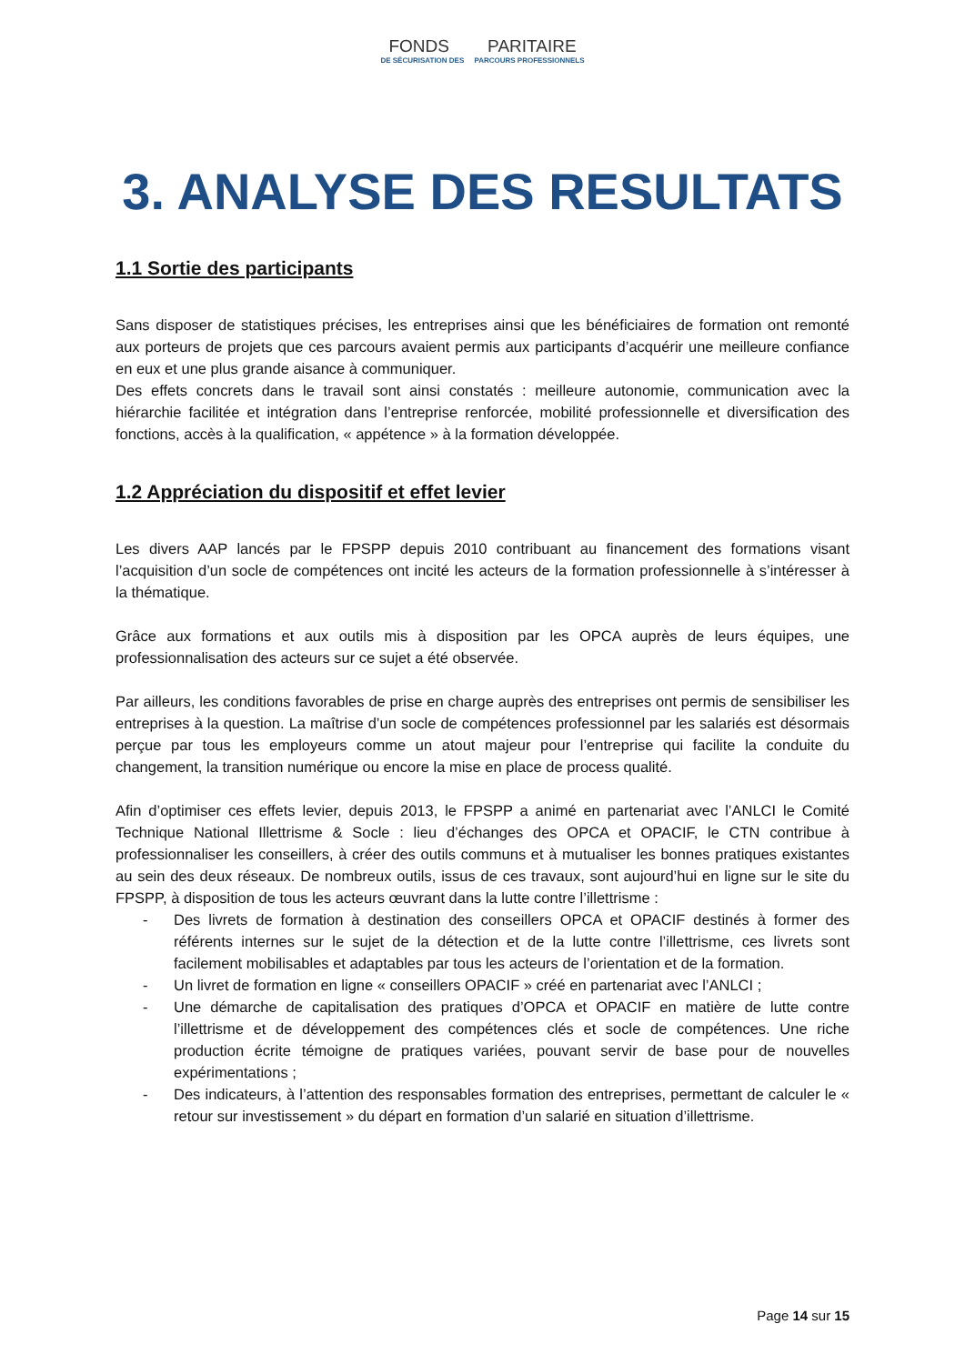FONDS PARITAIRE
DE SÉCURISATION DES PARCOURS PROFESSIONNELS
3. ANALYSE DES RESULTATS
1.1 Sortie des participants
Sans disposer de statistiques précises, les entreprises ainsi que les bénéficiaires de formation ont remonté aux porteurs de projets que ces parcours avaient permis aux participants d’acquérir une meilleure confiance en eux et une plus grande aisance à communiquer.
Des effets concrets dans le travail sont ainsi constatés : meilleure autonomie, communication avec la hiérarchie facilitée et intégration dans l’entreprise renforcée, mobilité professionnelle et diversification des fonctions, accès à la qualification, « appétence » à la formation développée.
1.2 Appréciation du dispositif et effet levier
Les divers AAP lancés par le FPSPP depuis 2010 contribuant au financement des formations visant l’acquisition d’un socle de compétences ont incité les acteurs de la formation professionnelle à s’intéresser à la thématique.
Grâce aux formations et aux outils mis à disposition par les OPCA auprès de leurs équipes, une professionnalisation des acteurs sur ce sujet a été observée.
Par ailleurs, les conditions favorables de prise en charge auprès des entreprises ont permis de sensibiliser les entreprises à la question. La maîtrise d’un socle de compétences professionnel par les salariés est désormais perçue par tous les employeurs comme un atout majeur pour l’entreprise qui facilite la conduite du changement, la transition numérique ou encore la mise en place de process qualité.
Afin d’optimiser ces effets levier, depuis 2013, le FPSPP a animé en partenariat avec l’ANLCI le Comité Technique National Illettrisme & Socle : lieu d’échanges des OPCA et OPACIF, le CTN contribue à professionnaliser les conseillers, à créer des outils communs et à mutualiser les bonnes pratiques existantes au sein des deux réseaux. De nombreux outils, issus de ces travaux, sont aujourd’hui en ligne sur le site du FPSPP, à disposition de tous les acteurs œuvrant dans la lutte contre l’illettrisme :
- Des livrets de formation à destination des conseillers OPCA et OPACIF destinés à former des référents internes sur le sujet de la détection et de la lutte contre l’illettrisme, ces livrets sont facilement mobilisables et adaptables par tous les acteurs de l’orientation et de la formation.
- Un livret de formation en ligne « conseillers OPACIF » créé en partenariat avec l’ANLCI ;
- Une démarche de capitalisation des pratiques d’OPCA et OPACIF en matière de lutte contre l’illettrisme et de développement des compétences clés et socle de compétences. Une riche production écrite témoigne de pratiques variées, pouvant servir de base pour de nouvelles expérimentations ;
- Des indicateurs, à l’attention des responsables formation des entreprises, permettant de calculer le « retour sur investissement » du départ en formation d’un salarié en situation d’illettrisme.
Page 14 sur 15